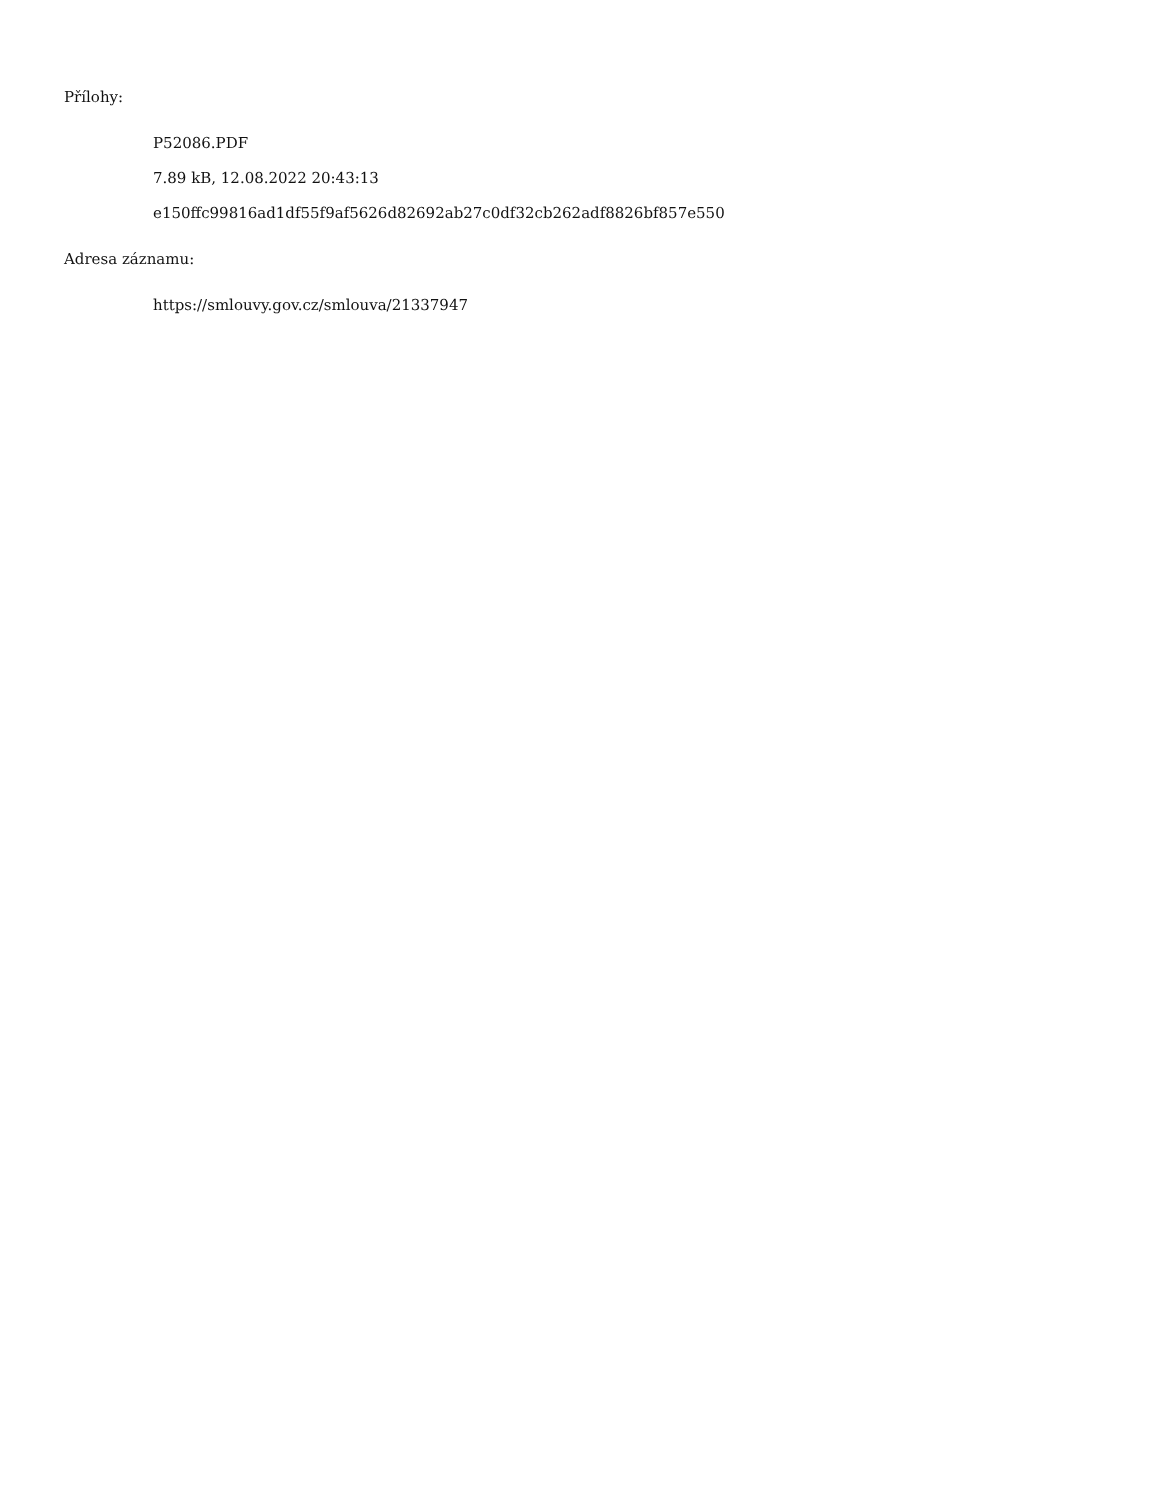Přílohy:
P52086.PDF
7.89 kB, 12.08.2022 20:43:13
e150ffc99816ad1df55f9af5626d82692ab27c0df32cb262adf8826bf857e550
Adresa záznamu:
https://smlouvy.gov.cz/smlouva/21337947